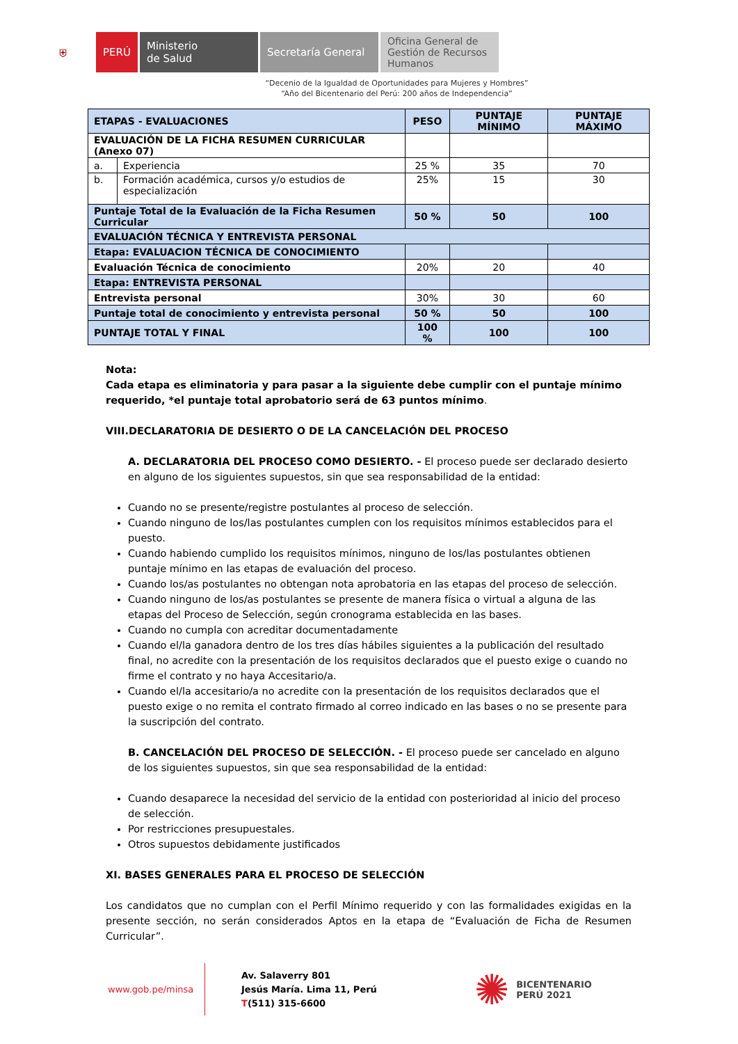⛨ PERÚ Ministerio
de Salud
Secretaría General
Oficina General de Gestión de Recursos Humanos
“Decenio de la Igualdad de Oportunidades para Mujeres y Hombres”
“Año del Bicentenario del Perú: 200 años de Independencia”
| ETAPAS - EVALUACIONES | | PESO | PUNTAJE MÍNIMO | PUNTAJE MÁXIMO |
| --- | --- | --- | --- | --- |
| EVALUACIÓN DE LA FICHA RESUMEN CURRICULAR (Anexo 07) | | | | |
| a. | Experiencia | 25 % | 35 | 70 |
| b. | Formación académica, cursos y/o estudios de especialización | 25% | 15 | 30 |
| Puntaje Total de la Evaluación de la Ficha Resumen Curricular | | 50 % | 50 | 100 |
| EVALUACIÓN TÉCNICA Y ENTREVISTA PERSONAL | | | | |
| Etapa: EVALUACION TÉCNICA DE CONOCIMIENTO | | | | |
| Evaluación Técnica de conocimiento | | 20% | 20 | 40 |
| Etapa: ENTREVISTA PERSONAL | | | | |
| Entrevista personal | | 30% | 30 | 60 |
| Puntaje total de conocimiento y entrevista personal | | 50 % | 50 | 100 |
| PUNTAJE TOTAL Y FINAL | | 100 % | 100 | 100 |
Nota:
Cada etapa es eliminatoria y para pasar a la siguiente debe cumplir con el puntaje mínimo requerido, *el puntaje total aprobatorio será de 63 puntos mínimo.
VIII.DECLARATORIA DE DESIERTO O DE LA CANCELACIÓN DEL PROCESO
A. DECLARATORIA DEL PROCESO COMO DESIERTO. - El proceso puede ser declarado desierto en alguno de los siguientes supuestos, sin que sea responsabilidad de la entidad:
Cuando no se presente/registre postulantes al proceso de selección.
Cuando ninguno de los/las postulantes cumplen con los requisitos mínimos establecidos para el puesto.
Cuando habiendo cumplido los requisitos mínimos, ninguno de los/las postulantes obtienen puntaje mínimo en las etapas de evaluación del proceso.
Cuando los/as postulantes no obtengan nota aprobatoria en las etapas del proceso de selección.
Cuando ninguno de los/as postulantes se presente de manera física o virtual a alguna de las etapas del Proceso de Selección, según cronograma establecida en las bases.
Cuando no cumpla con acreditar documentadamente
Cuando el/la ganadora dentro de los tres días hábiles siguientes a la publicación del resultado final, no acredite con la presentación de los requisitos declarados que el puesto exige o cuando no firme el contrato y no haya Accesitario/a.
Cuando el/la accesitario/a no acredite con la presentación de los requisitos declarados que el puesto exige o no remita el contrato firmado al correo indicado en las bases o no se presente para la suscripción del contrato.
B. CANCELACIÓN DEL PROCESO DE SELECCIÓN. - El proceso puede ser cancelado en alguno de los siguientes supuestos, sin que sea responsabilidad de la entidad:
Cuando desaparece la necesidad del servicio de la entidad con posterioridad al inicio del proceso de selección.
Por restricciones presupuestales.
Otros supuestos debidamente justificados
XI. BASES GENERALES PARA EL PROCESO DE SELECCIÓN
Los candidatos que no cumplan con el Perfil Mínimo requerido y con las formalidades exigidas en la presente sección, no serán considerados Aptos en la etapa de “Evaluación de Ficha de Resumen Curricular”.
www.gob.pe/minsa
Av. Salaverry 801
Jesús María. Lima 11, Perú
T(511) 315-6600
✺ BICENTENARIO
PERÚ 2021